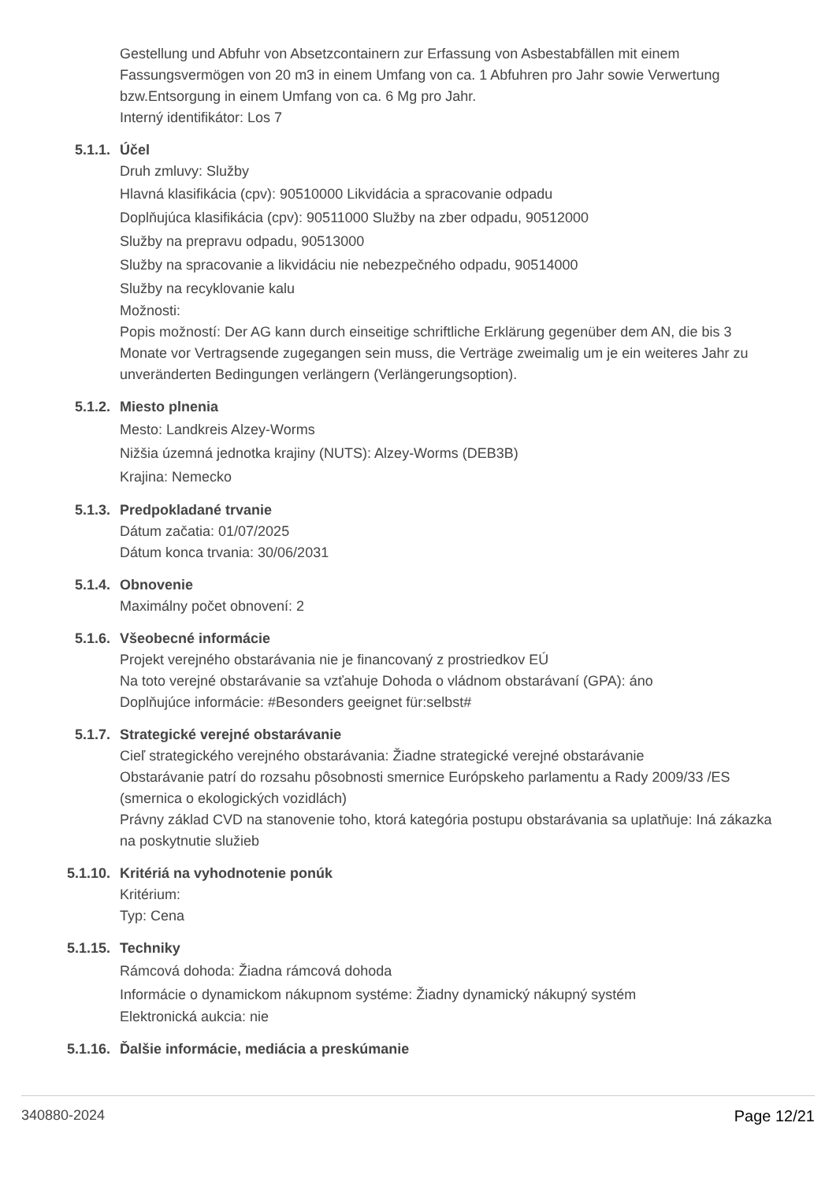Gestellung und Abfuhr von Absetzcontainern zur Erfassung von Asbestabfällen mit einem Fassungsvermögen von 20 m3 in einem Umfang von ca. 1 Abfuhren pro Jahr sowie Verwertung bzw.Entsorgung in einem Umfang von ca. 6 Mg pro Jahr.
Interný identifikátor: Los 7
5.1.1. Účel
Druh zmluvy: Služby
Hlavná klasifikácia (cpv): 90510000 Likvidácia a spracovanie odpadu
Doplňujúca klasifikácia (cpv): 90511000 Služby na zber odpadu, 90512000
Služby na prepravu odpadu, 90513000
Služby na spracovanie a likvidáciu nie nebezpečného odpadu, 90514000
Služby na recyklovanie kalu
Možnosti:
Popis možností: Der AG kann durch einseitige schriftliche Erklärung gegenüber dem AN, die bis 3 Monate vor Vertragsende zugegangen sein muss, die Verträge zweimalig um je ein weiteres Jahr zu unveränderten Bedingungen verlängern (Verlängerungsoption).
5.1.2. Miesto plnenia
Mesto: Landkreis Alzey-Worms
Nižšia územná jednotka krajiny (NUTS): Alzey-Worms (DEB3B)
Krajina: Nemecko
5.1.3. Predpokladané trvanie
Dátum začatia: 01/07/2025
Dátum konca trvania: 30/06/2031
5.1.4. Obnovenie
Maximálny počet obnovení: 2
5.1.6. Všeobecné informácie
Projekt verejného obstarávania nie je financovaný z prostriedkov EÚ
Na toto verejné obstarávanie sa vzťahuje Dohoda o vládnom obstarávaní (GPA): áno
Doplňujúce informácie: #Besonders geeignet für:selbst#
5.1.7. Strategické verejné obstarávanie
Cieľ strategického verejného obstarávania: Žiadne strategické verejné obstarávanie
Obstarávanie patrí do rozsahu pôsobnosti smernice Európskeho parlamentu a Rady 2009/33 /ES (smernica o ekologických vozidlách)
Právny základ CVD na stanovenie toho, ktorá kategória postupu obstarávania sa uplatňuje: Iná zákazka na poskytnutie služieb
5.1.10. Kritériá na vyhodnotenie ponúk
Kritérium:
Typ: Cena
5.1.15. Techniky
Rámcová dohoda: Žiadna rámcová dohoda
Informácie o dynamickom nákupnom systéme: Žiadny dynamický nákupný systém
Elektronická aukcia: nie
5.1.16. Ďalšie informácie, mediácia a preskúmanie
340880-2024 Page 12/21